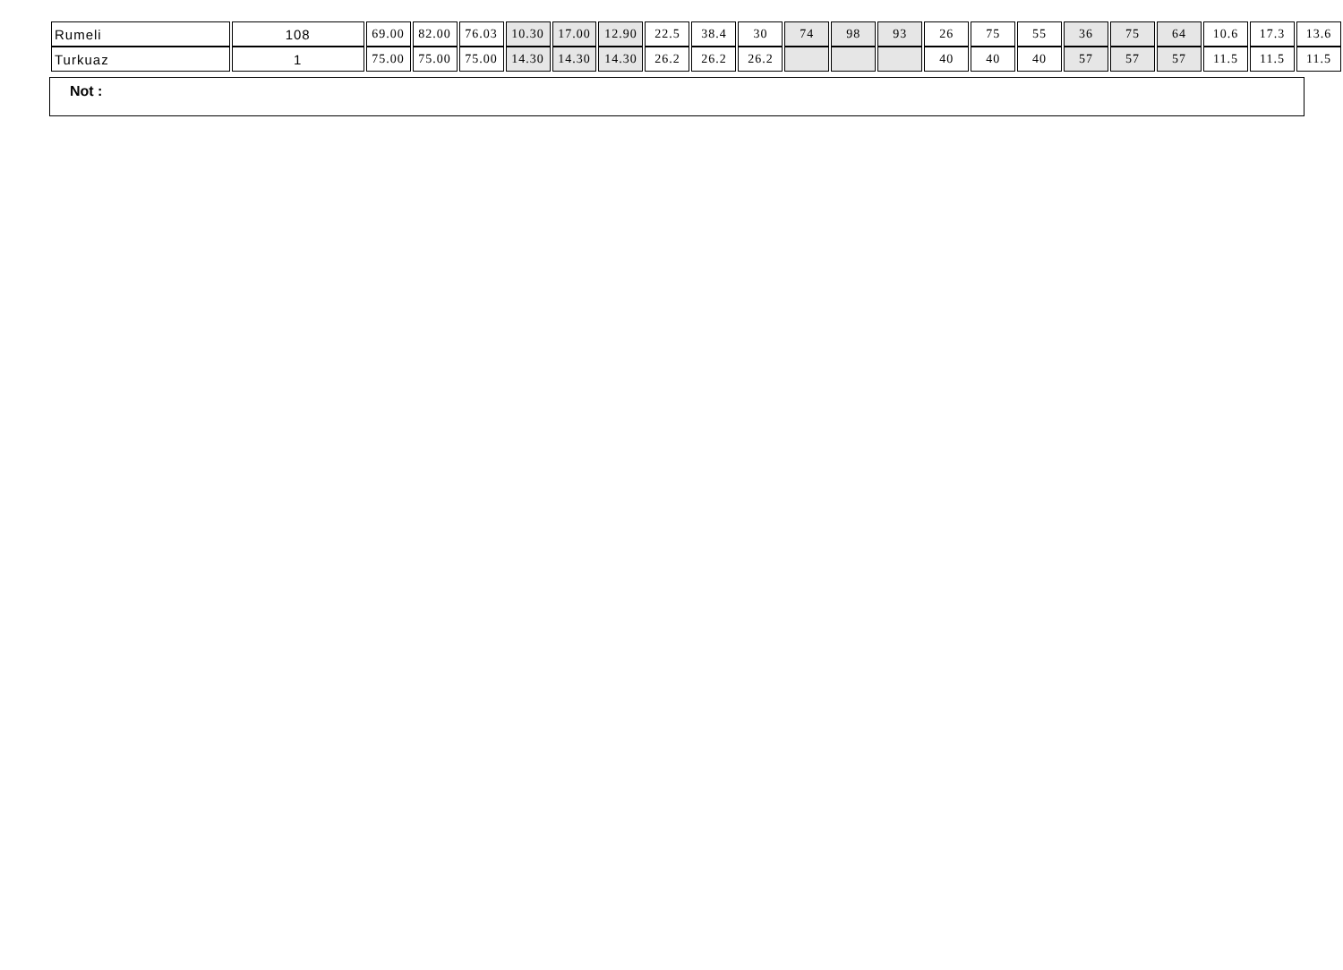| Rumeli | 108 | 69.00 | 82.00 | 76.03 | 10.30 | 17.00 | 12.90 | 22.5 | 38.4 | 30 | 74 | 98 | 93 | 26 | 75 | 55 | 36 | 75 | 64 | 10.6 | 17.3 | 13.6 |
| Turkuaz | 1 | 75.00 | 75.00 | 75.00 | 14.30 | 14.30 | 14.30 | 26.2 | 26.2 | 26.2 | | | | 40 | 40 | 40 | 57 | 57 | 57 | 11.5 | 11.5 | 11.5 |
Not :